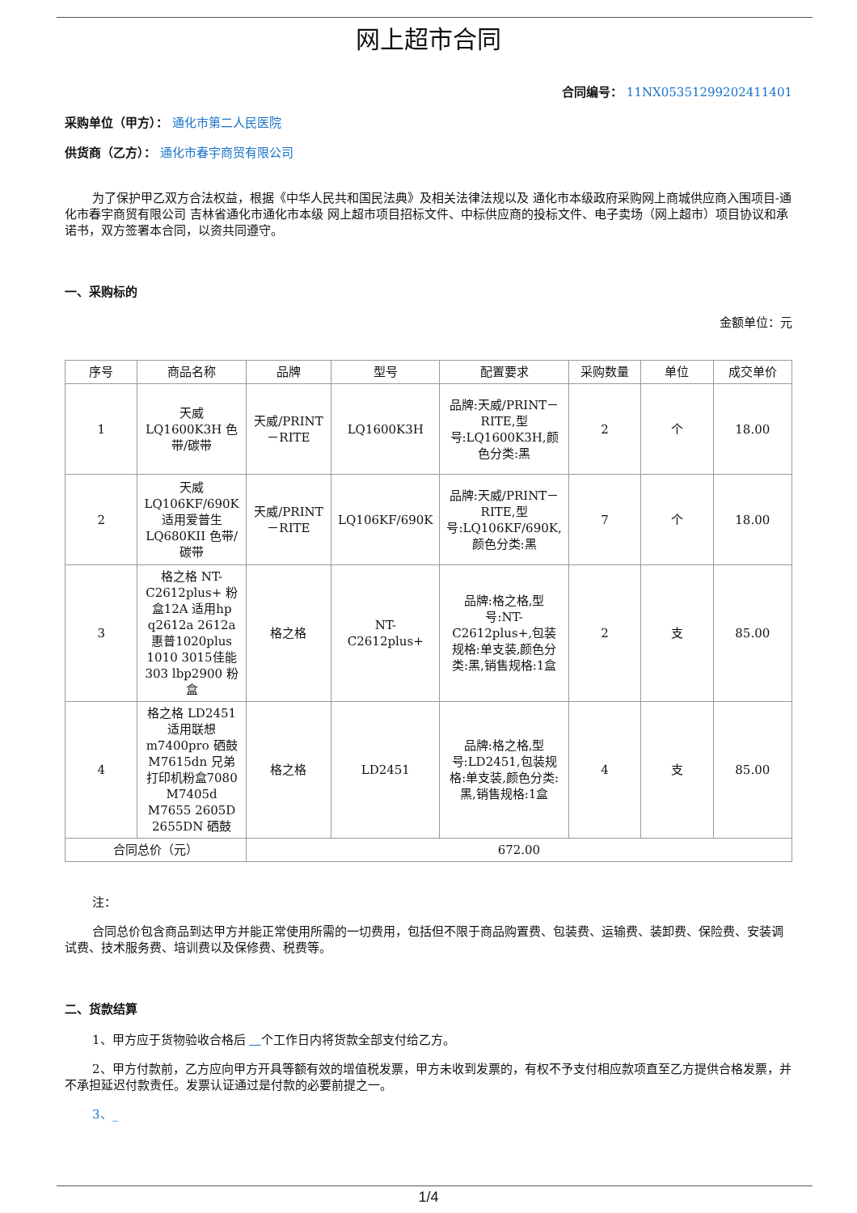网上超市合同
合同编号： 11NX05351299202411401
采购单位（甲方）： 通化市第二人民医院
供货商（乙方）： 通化市春宇商贸有限公司
为了保护甲乙双方合法权益，根据《中华人民共和国民法典》及相关法律法规以及 通化市本级政府采购网上商城供应商入围项目-通化市春宇商贸有限公司 吉林省通化市通化市本级 网上超市项目招标文件、中标供应商的投标文件、电子卖场（网上超市）项目协议和承诺书，双方签署本合同，以资共同遵守。
一、采购标的
金额单位：元
| 序号 | 商品名称 | 品牌 | 型号 | 配置要求 | 采购数量 | 单位 | 成交单价 |
| --- | --- | --- | --- | --- | --- | --- | --- |
| 1 | 天威 LQ1600K3H 色带/碳带 | 天威/PRINT－RITE | LQ1600K3H | 品牌:天威/PRINT－RITE,型号:LQ1600K3H,颜色分类:黑 | 2 | 个 | 18.00 |
| 2 | 天威 LQ106KF/690K 适用爱普生LQ680KII 色带/碳带 | 天威/PRINT－RITE | LQ106KF/690K | 品牌:天威/PRINT－RITE,型号:LQ106KF/690K,颜色分类:黑 | 7 | 个 | 18.00 |
| 3 | 格之格 NT-C2612plus+ 粉盒12A 适用hp q2612a 2612a 惠普1020plus 1010 3015佳能303 lbp2900 粉盒 | 格之格 | NT-C2612plus+ | 品牌:格之格,型号:NT-C2612plus+,包装规格:单支装,颜色分类:黑,销售规格:1盒 | 2 | 支 | 85.00 |
| 4 | 格之格 LD2451 适用联想m7400pro 硒鼓M7615dn 兄弟打印机粉盒7080 M7405d M7655 2605D 2655DN 硒鼓 | 格之格 | LD2451 | 品牌:格之格,型号:LD2451,包装规格:单支装,颜色分类:黑,销售规格:1盒 | 4 | 支 | 85.00 |
| 合同总价（元） | | 672.00 | | | | | |
注：
合同总价包含商品到达甲方并能正常使用所需的一切费用，包括但不限于商品购置费、包装费、运输费、装卸费、保险费、安装调试费、技术服务费、培训费以及保修费、税费等。
二、货款结算
1、甲方应于货物验收合格后 个工作日内将货款全部支付给乙方。
2、甲方付款前，乙方应向甲方开具等额有效的增值税发票，甲方未收到发票的，有权不予支付相应款项直至乙方提供合格发票，并不承担延迟付款责任。发票认证通过是付款的必要前提之一。
3、_
1/4